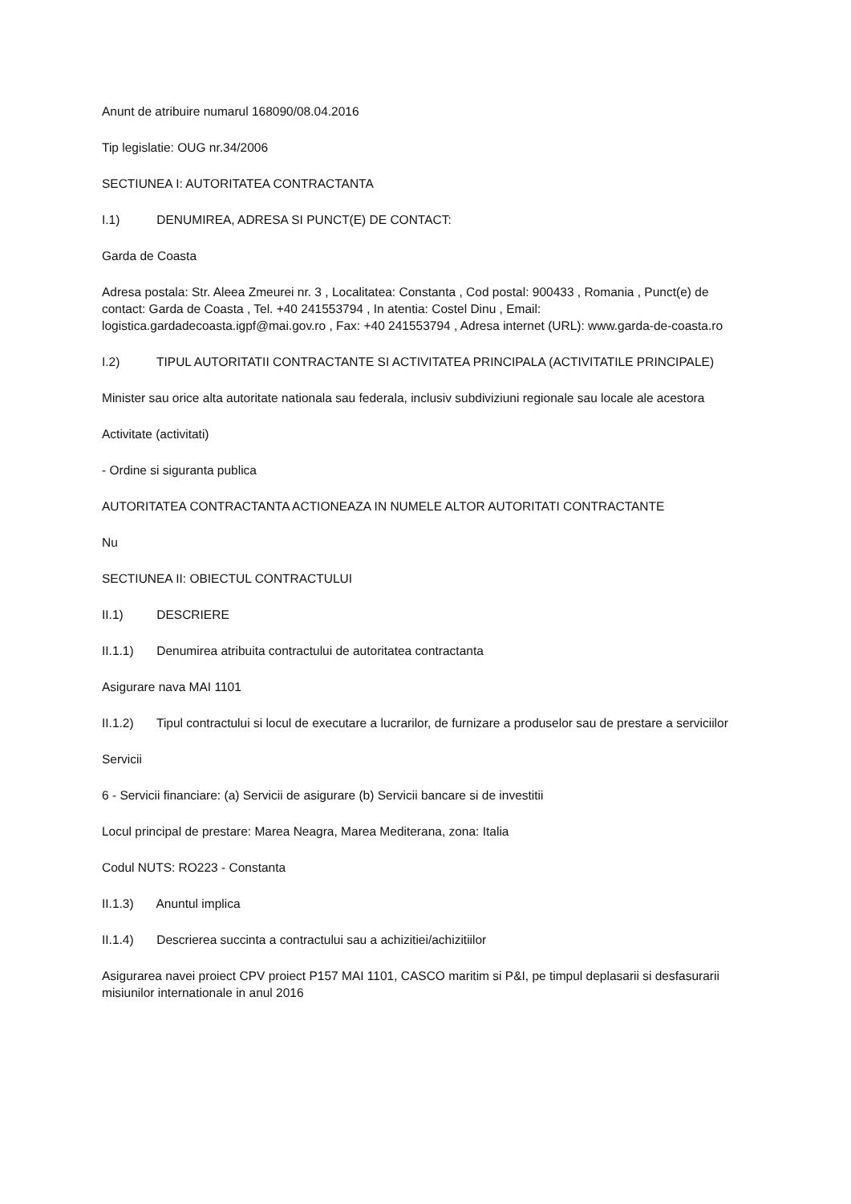Anunt de atribuire numarul 168090/08.04.2016
Tip legislatie: OUG nr.34/2006
SECTIUNEA I: AUTORITATEA CONTRACTANTA
I.1) DENUMIREA, ADRESA SI PUNCT(E) DE CONTACT:
Garda de Coasta
Adresa postala: Str. Aleea Zmeurei nr. 3 , Localitatea: Constanta , Cod postal: 900433 , Romania , Punct(e) de contact: Garda de Coasta , Tel. +40 241553794 , In atentia: Costel Dinu , Email: logistica.gardadecoasta.igpf@mai.gov.ro , Fax: +40 241553794 , Adresa internet (URL): www.garda-de-coasta.ro
I.2) TIPUL AUTORITATII CONTRACTANTE SI ACTIVITATEA PRINCIPALA (ACTIVITATILE PRINCIPALE)
Minister sau orice alta autoritate nationala sau federala, inclusiv subdiviziuni regionale sau locale ale acestora
Activitate (activitati)
- Ordine si siguranta publica
AUTORITATEA CONTRACTANTA ACTIONEAZA IN NUMELE ALTOR AUTORITATI CONTRACTANTE
Nu
SECTIUNEA II: OBIECTUL CONTRACTULUI
II.1) DESCRIERE
II.1.1) Denumirea atribuita contractului de autoritatea contractanta
Asigurare nava MAI 1101
II.1.2) Tipul contractului si locul de executare a lucrarilor, de furnizare a produselor sau de prestare a serviciilor
Servicii
6 - Servicii financiare: (a) Servicii de asigurare (b) Servicii bancare si de investitii
Locul principal de prestare: Marea Neagra, Marea Mediterana, zona: Italia
Codul NUTS: RO223 - Constanta
II.1.3) Anuntul implica
II.1.4) Descrierea succinta a contractului sau a achizitiei/achizitiilor
Asigurarea navei proiect CPV proiect P157 MAI 1101, CASCO maritim si P&I, pe timpul deplasarii si desfasurarii misiunilor internationale in anul 2016